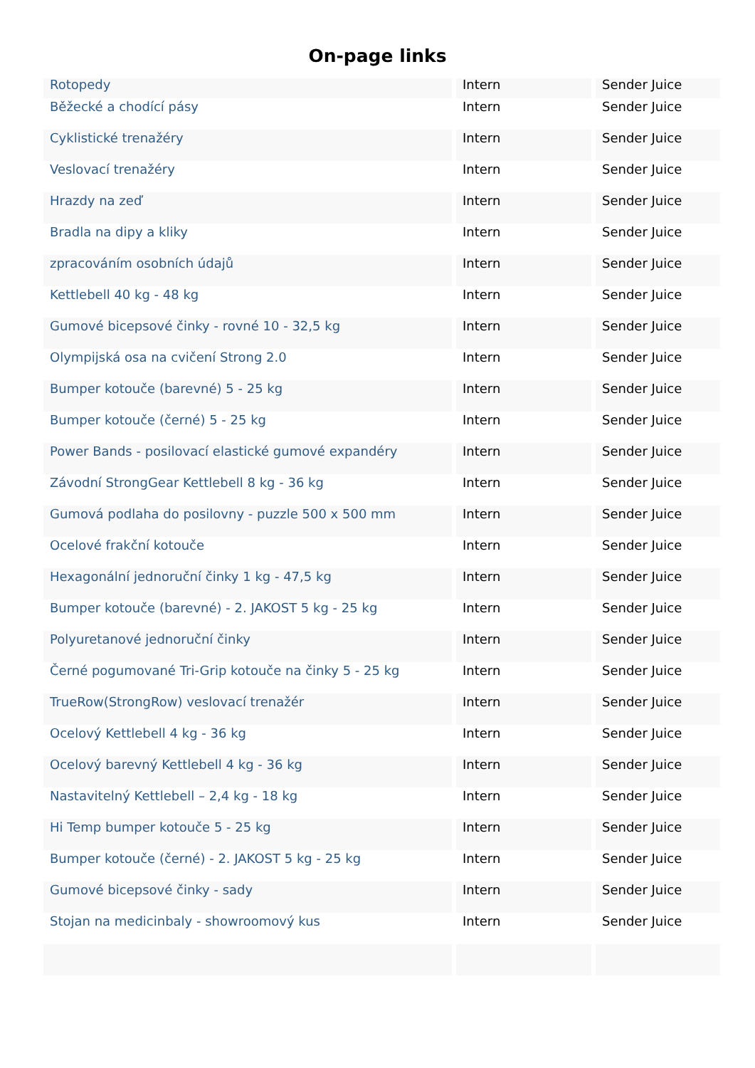On-page links
| Rotopedy | Intern | Sender Juice |
| Běžecké a chodící pásy | Intern | Sender Juice |
| Cyklistické trenažéry | Intern | Sender Juice |
| Veslovací trenažéry | Intern | Sender Juice |
| Hrazdy na zeď | Intern | Sender Juice |
| Bradla na dipy a kliky | Intern | Sender Juice |
| zpracováním osobních údajů | Intern | Sender Juice |
| Kettlebell 40 kg - 48 kg | Intern | Sender Juice |
| Gumové bicepsové činky - rovné 10 - 32,5 kg | Intern | Sender Juice |
| Olympijská osa na cvičení Strong 2.0 | Intern | Sender Juice |
| Bumper kotouče (barevné) 5 - 25 kg | Intern | Sender Juice |
| Bumper kotouče (černé) 5 - 25 kg | Intern | Sender Juice |
| Power Bands - posilovací elastické gumové expandéry | Intern | Sender Juice |
| Závodní StrongGear Kettlebell 8 kg - 36 kg | Intern | Sender Juice |
| Gumová podlaha do posilovny - puzzle 500 x 500 mm | Intern | Sender Juice |
| Ocelové frakční kotouče | Intern | Sender Juice |
| Hexagonální jednoruční činky 1 kg - 47,5 kg | Intern | Sender Juice |
| Bumper kotouče (barevné) - 2. JAKOST 5 kg - 25 kg | Intern | Sender Juice |
| Polyuretanové jednoruční činky | Intern | Sender Juice |
| Černé pogumované Tri-Grip kotouče na činky 5 - 25 kg | Intern | Sender Juice |
| TrueRow(StrongRow) veslovací trenažér | Intern | Sender Juice |
| Ocelový Kettlebell 4 kg - 36 kg | Intern | Sender Juice |
| Ocelový barevný Kettlebell 4 kg - 36 kg | Intern | Sender Juice |
| Nastavitelný Kettlebell – 2,4 kg - 18 kg | Intern | Sender Juice |
| Hi Temp bumper kotouče 5 - 25 kg | Intern | Sender Juice |
| Bumper kotouče (černé) - 2. JAKOST 5 kg - 25 kg | Intern | Sender Juice |
| Gumové bicepsové činky - sady | Intern | Sender Juice |
| Stojan na medicinbaly - showroomový kus | Intern | Sender Juice |